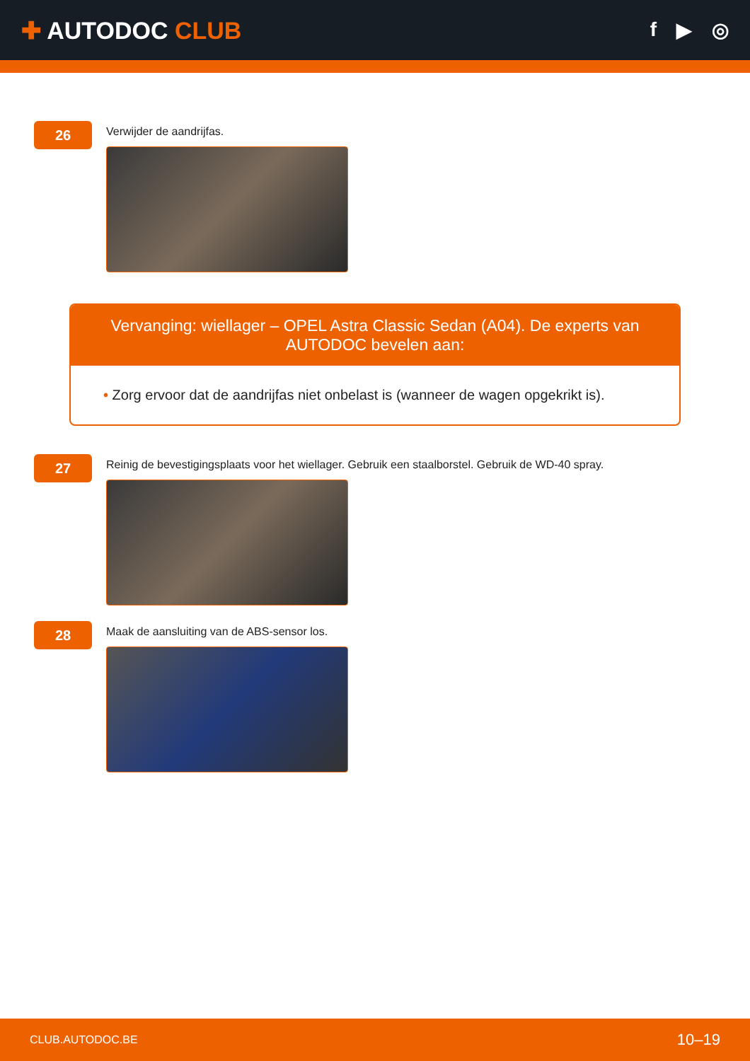✚ AUTODOC CLUB
f ▶ ◎
26
Verwijder de aandrijfas.
Vervanging: wiellager – OPEL Astra Classic Sedan (A04). De experts van AUTODOC bevelen aan:
• Zorg ervoor dat de aandrijfas niet onbelast is (wanneer de wagen opgekrikt is).
27
Reinig de bevestigingsplaats voor het wiellager. Gebruik een staalborstel. Gebruik de WD-40 spray.
28
Maak de aansluiting van de ABS-sensor los.
CLUB.AUTODOC.BE 10–19